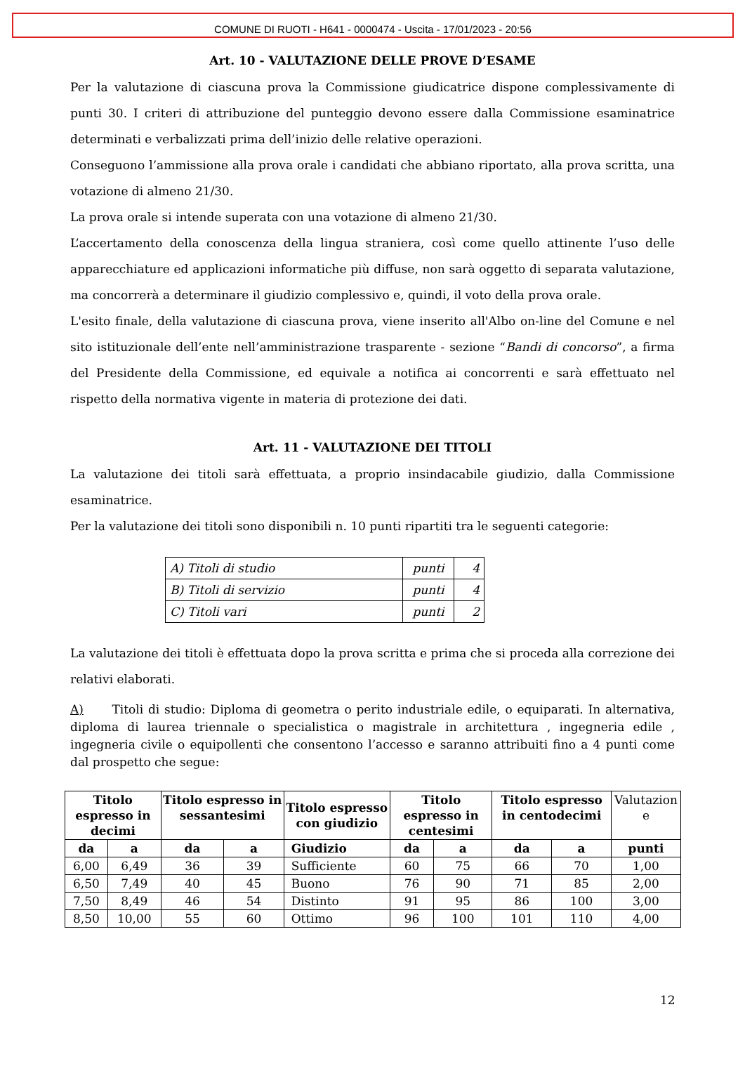COMUNE DI RUOTI - H641 - 0000474 - Uscita - 17/01/2023 - 20:56
Art. 10 - VALUTAZIONE DELLE PROVE D’ESAME
Per la valutazione di ciascuna prova la Commissione giudicatrice dispone complessivamente di punti 30. I criteri di attribuzione del punteggio devono essere dalla Commissione esaminatrice determinati e verbalizzati prima dell’inizio delle relative operazioni.
Conseguono l’ammissione alla prova orale i candidati che abbiano riportato, alla prova scritta, una votazione di almeno 21/30.
La prova orale si intende superata con una votazione di almeno 21/30.
L’accertamento della conoscenza della lingua straniera, così come quello attinente l’uso delle apparecchiature ed applicazioni informatiche più diffuse, non sarà oggetto di separata valutazione, ma concorrerà a determinare il giudizio complessivo e, quindi, il voto della prova orale.
L'esito finale, della valutazione di ciascuna prova, viene inserito all'Albo on-line del Comune e nel sito istituzionale dell’ente nell’amministrazione trasparente - sezione “Bandi di concorso”, a firma del Presidente della Commissione, ed equivale a notifica ai concorrenti e sarà effettuato nel rispetto della normativa vigente in materia di protezione dei dati.
Art. 11 - VALUTAZIONE DEI TITOLI
La valutazione dei titoli sarà effettuata, a proprio insindacabile giudizio, dalla Commissione esaminatrice.
Per la valutazione dei titoli sono disponibili n. 10 punti ripartiti tra le seguenti categorie:
| A) Titoli di studio | punti | 4 |
| B) Titoli di servizio | punti | 4 |
| C) Titoli vari | punti | 2 |
La valutazione dei titoli è effettuata dopo la prova scritta e prima che si proceda alla correzione dei relativi elaborati.
A) Titoli di studio: Diploma di geometra o perito industriale edile, o equiparati. In alternativa, diploma di laurea triennale o specialistica o magistrale in architettura , ingegneria edile , ingegneria civile o equipollenti che consentono l’accesso e saranno attribuiti fino a 4 punti come dal prospetto che segue:
| Titolo espresso in decimi | | Titolo espresso in sessantesimi | | Titolo espresso con giudizio | Titolo espresso in centesimi | | Titolo espresso in centodecimi | | Valutazion e |
| --- | --- | --- | --- | --- | --- | --- | --- | --- | --- |
| da | a | da | a | Giudizio | da | a | da | a | punti |
| 6,00 | 6,49 | 36 | 39 | Sufficiente | 60 | 75 | 66 | 70 | 1,00 |
| 6,50 | 7,49 | 40 | 45 | Buono | 76 | 90 | 71 | 85 | 2,00 |
| 7,50 | 8,49 | 46 | 54 | Distinto | 91 | 95 | 86 | 100 | 3,00 |
| 8,50 | 10,00 | 55 | 60 | Ottimo | 96 | 100 | 101 | 110 | 4,00 |
12